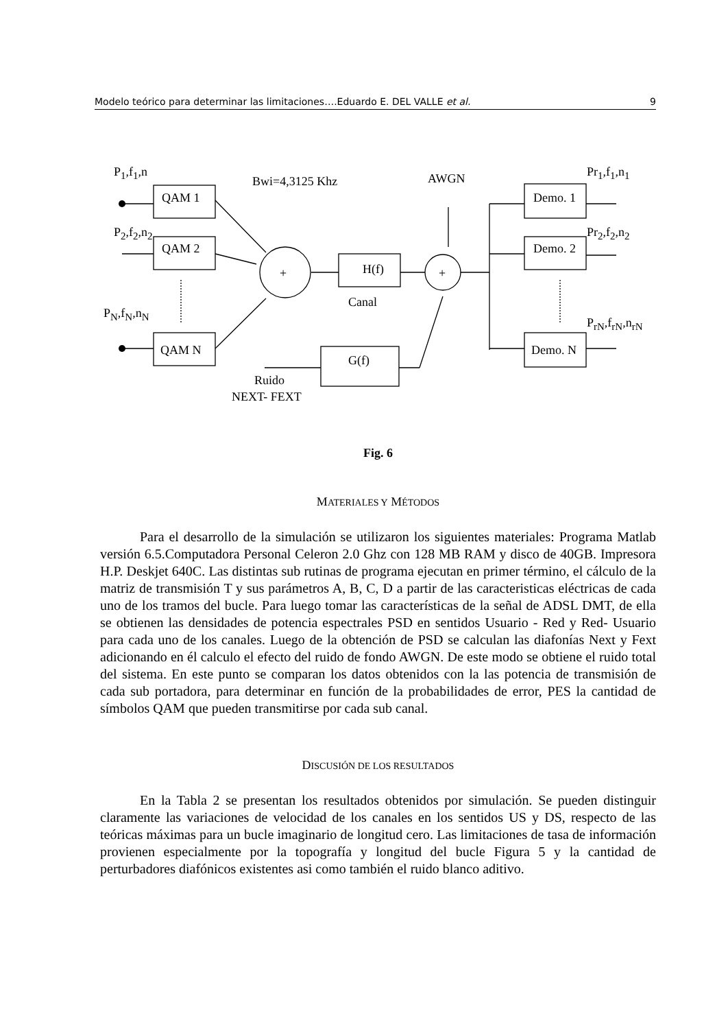Modelo teórico para determinar las limitaciones….Eduardo E. DEL VALLE et al. 9
P<sub>1</sub>,f<sub>1</sub>,n
Bwi=4,3125 Khz AWGN Pr<sub>1</sub>,f<sub>1</sub>,n<sub>1</sub>
QAM 1 Demo. 1
P<sub>2</sub>,f<sub>2</sub>,n<sub>2</sub> Pr<sub>2</sub>,f<sub>2</sub>,n<sub>2</sub>
QAM 2 Demo. 2
+ H(f) +
Canal
P<sub>N</sub>,f<sub>N</sub>,n<sub>N</sub>
P<sub>rN</sub>,f<sub>rN</sub>,n<sub>rN</sub>
QAM N Demo. N
G(f)
Ruido
NEXT- FEXT
Fig. 6
MATERIALES Y MÉTODOS
Para el desarrollo de la simulación se utilizaron los siguientes materiales: Programa Matlab versión 6.5.Computadora Personal Celeron 2.0 Ghz con 128 MB RAM y disco de 40GB. Impresora H.P. Deskjet 640C. Las distintas sub rutinas de programa ejecutan en primer término, el cálculo de la matriz de transmisión T y sus parámetros A, B, C, D a partir de las caracteristicas eléctricas de cada uno de los tramos del bucle. Para luego tomar las características de la señal de ADSL DMT, de ella se obtienen las densidades de potencia espectrales PSD en sentidos Usuario - Red y Red- Usuario para cada uno de los canales. Luego de la obtención de PSD se calculan las diafonías Next y Fext adicionando en él calculo el efecto del ruido de fondo AWGN. De este modo se obtiene el ruido total del sistema. En este punto se comparan los datos obtenidos con la las potencia de transmisión de cada sub portadora, para determinar en función de la probabilidades de error, PES la cantidad de símbolos QAM que pueden transmitirse por cada sub canal.
DISCUSIÓN DE LOS RESULTADOS
En la Tabla 2 se presentan los resultados obtenidos por simulación. Se pueden distinguir claramente las variaciones de velocidad de los canales en los sentidos US y DS, respecto de las teóricas máximas para un bucle imaginario de longitud cero. Las limitaciones de tasa de información provienen especialmente por la topografía y longitud del bucle Figura 5 y la cantidad de perturbadores diafónicos existentes asi como también el ruido blanco aditivo.